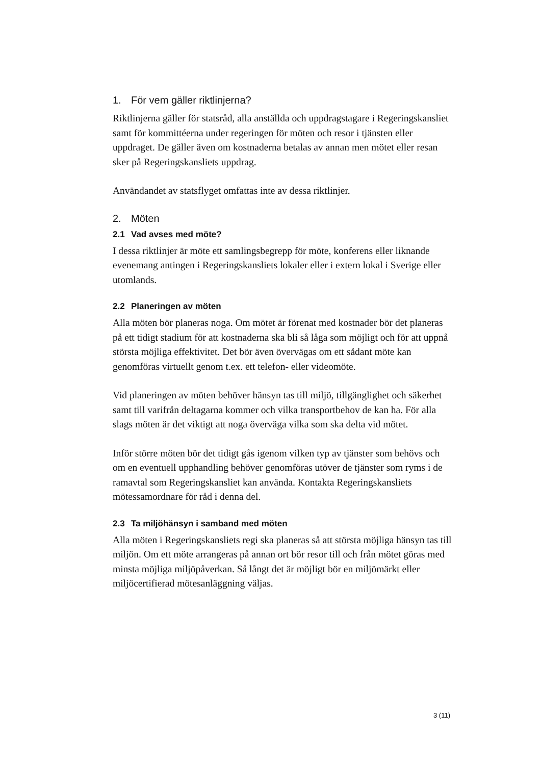1. För vem gäller riktlinjerna?
Riktlinjerna gäller för statsråd, alla anställda och uppdragstagare i Regeringskansliet samt för kommittéerna under regeringen för möten och resor i tjänsten eller uppdraget. De gäller även om kostnaderna betalas av annan men mötet eller resan sker på Regeringskansliets uppdrag.
Användandet av statsflyget omfattas inte av dessa riktlinjer.
2. Möten
2.1 Vad avses med möte?
I dessa riktlinjer är möte ett samlingsbegrepp för möte, konferens eller liknande evenemang antingen i Regeringskansliets lokaler eller i extern lokal i Sverige eller utomlands.
2.2 Planeringen av möten
Alla möten bör planeras noga. Om mötet är förenat med kostnader bör det planeras på ett tidigt stadium för att kostnaderna ska bli så låga som möjligt och för att uppnå största möjliga effektivitet. Det bör även övervägas om ett sådant möte kan genomföras virtuellt genom t.ex. ett telefon- eller videomöte.
Vid planeringen av möten behöver hänsyn tas till miljö, tillgänglighet och säkerhet samt till varifrån deltagarna kommer och vilka transportbehov de kan ha. För alla slags möten är det viktigt att noga överväga vilka som ska delta vid mötet.
Inför större möten bör det tidigt gås igenom vilken typ av tjänster som behövs och om en eventuell upphandling behöver genomföras utöver de tjänster som ryms i de ramavtal som Regeringskansliet kan använda. Kontakta Regeringskansliets mötessamordnare för råd i denna del.
2.3 Ta miljöhänsyn i samband med möten
Alla möten i Regeringskansliets regi ska planeras så att största möjliga hänsyn tas till miljön. Om ett möte arrangeras på annan ort bör resor till och från mötet göras med minsta möjliga miljöpåverkan. Så långt det är möjligt bör en miljömärkt eller miljöcertifierad mötesanläggning väljas.
3 (11)